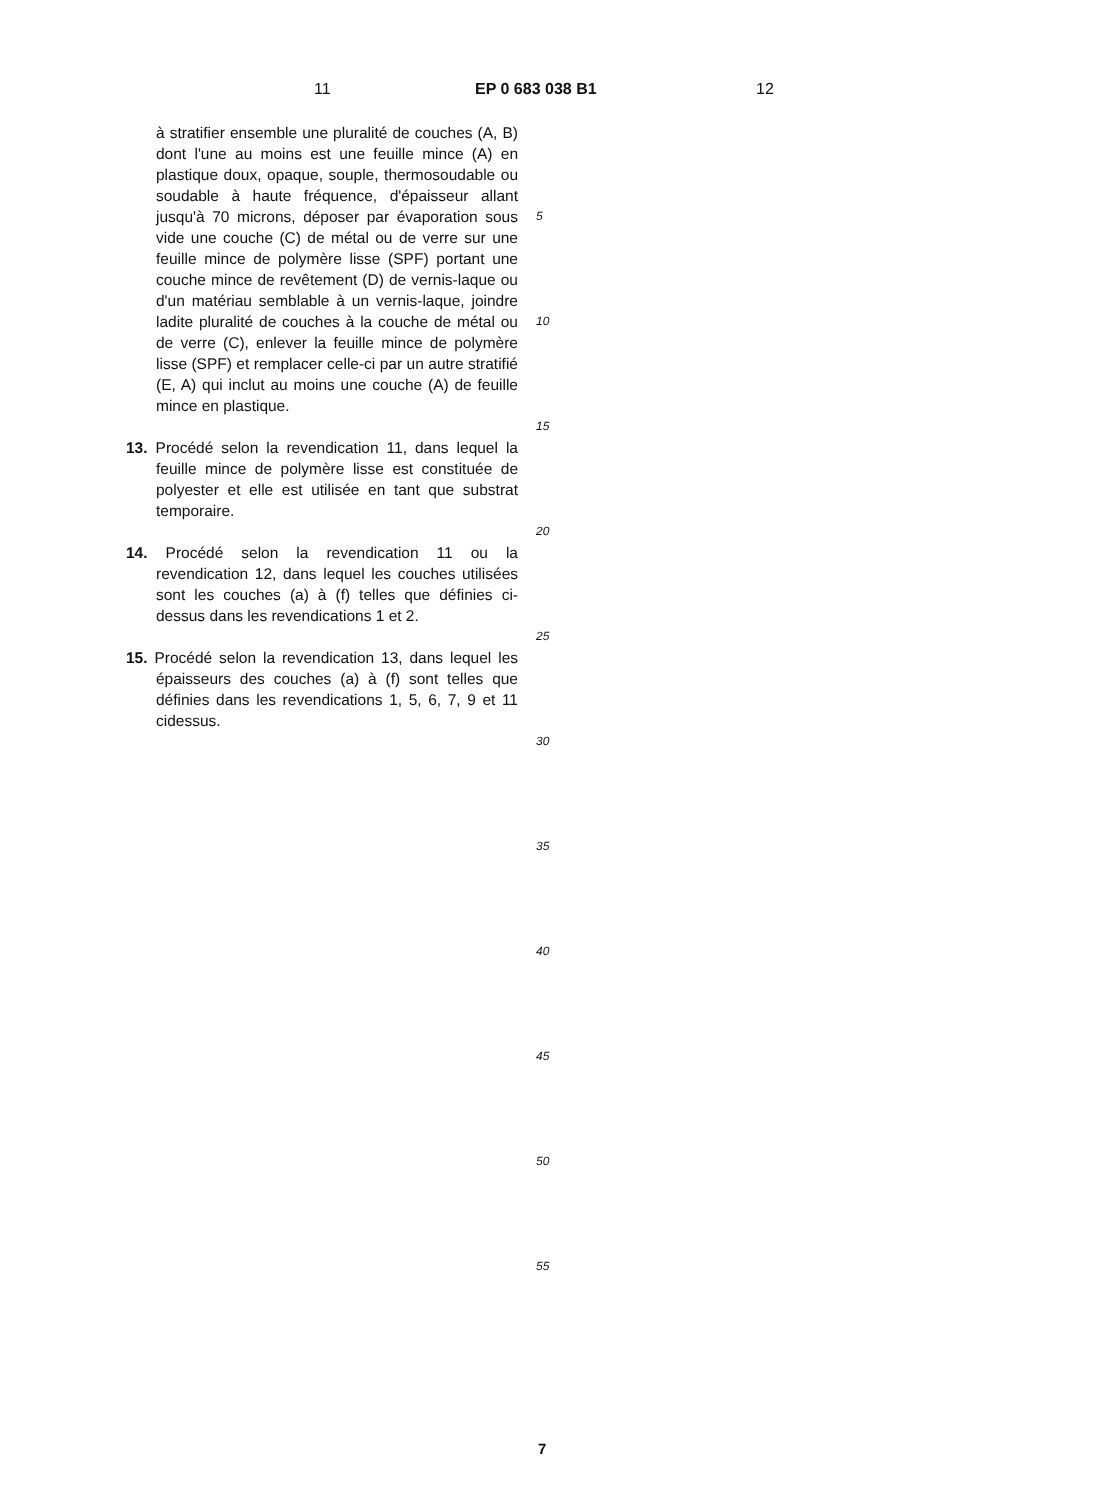11 EP 0 683 038 B1 12
à stratifier ensemble une pluralité de couches (A, B) dont l'une au moins est une feuille mince (A) en plastique doux, opaque, souple, thermosoudable ou soudable à haute fréquence, d'épaisseur allant jusqu'à 70 microns, déposer par évaporation sous vide une couche (C) de métal ou de verre sur une feuille mince de polymère lisse (SPF) portant une couche mince de revêtement (D) de vernis-laque ou d'un matériau semblable à un vernis-laque, joindre ladite pluralité de couches à la couche de métal ou de verre (C), enlever la feuille mince de polymère lisse (SPF) et remplacer celle-ci par un autre stratifié (E, A) qui inclut au moins une couche (A) de feuille mince en plastique.
13. Procédé selon la revendication 11, dans lequel la feuille mince de polymère lisse est constituée de polyester et elle est utilisée en tant que substrat temporaire.
14. Procédé selon la revendication 11 ou la revendication 12, dans lequel les couches utilisées sont les couches (a) à (f) telles que définies ci-dessus dans les revendications 1 et 2.
15. Procédé selon la revendication 13, dans lequel les épaisseurs des couches (a) à (f) sont telles que définies dans les revendications 1, 5, 6, 7, 9 et 11 cidessus.
5
10
15
20
25
30
35
40
45
50
55
7